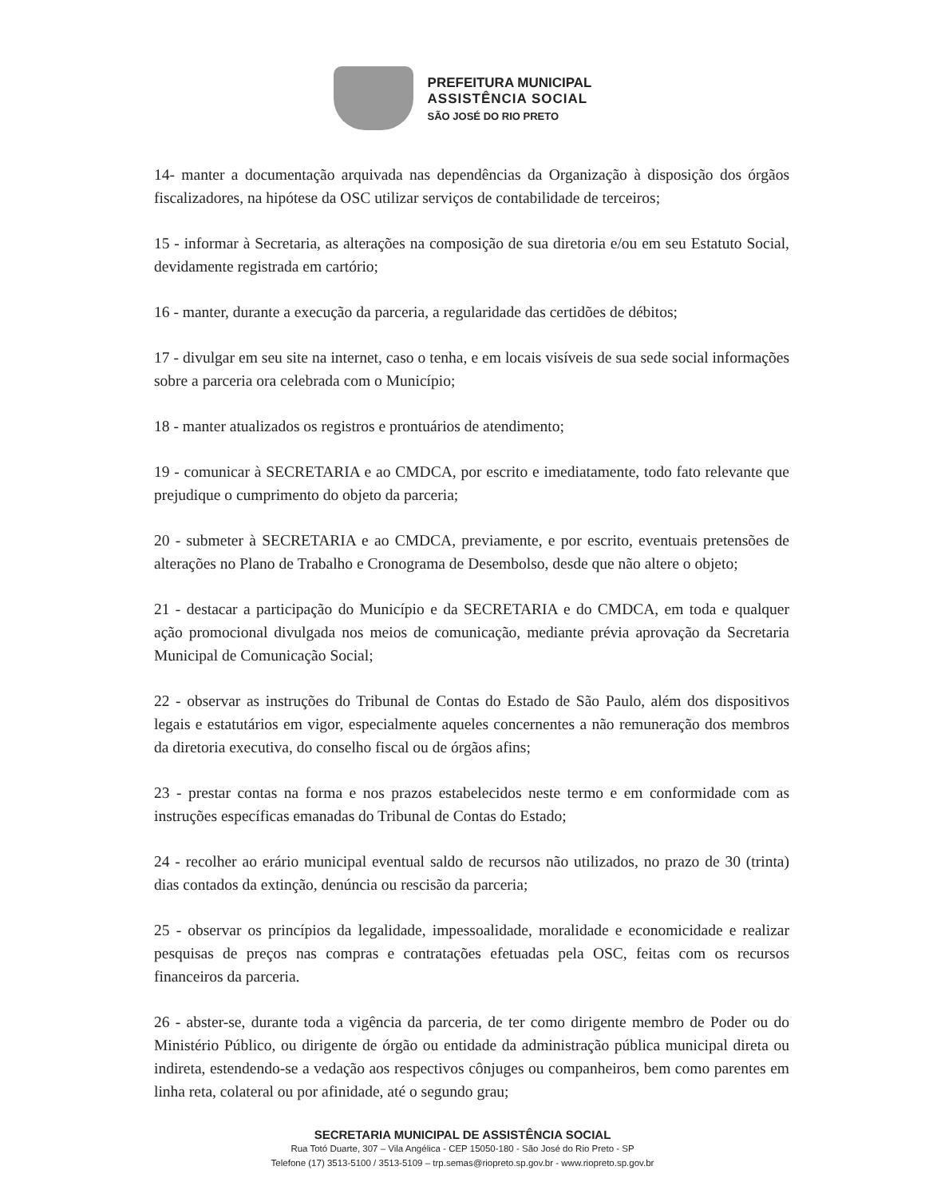PREFEITURA MUNICIPAL
ASSISTÊNCIA SOCIAL
SÃO JOSÉ DO RIO PRETO
14- manter a documentação arquivada nas dependências da Organização à disposição dos órgãos fiscalizadores, na hipótese da OSC utilizar serviços de contabilidade de terceiros;
15 - informar à Secretaria, as alterações na composição de sua diretoria e/ou em seu Estatuto Social, devidamente registrada em cartório;
16 - manter, durante a execução da parceria, a regularidade das certidões de débitos;
17 - divulgar em seu site na internet, caso o tenha, e em locais visíveis de sua sede social informações sobre a parceria ora celebrada com o Município;
18 - manter atualizados os registros e prontuários de atendimento;
19 - comunicar à SECRETARIA e ao CMDCA, por escrito e imediatamente, todo fato relevante que prejudique o cumprimento do objeto da parceria;
20 - submeter à SECRETARIA e ao CMDCA, previamente, e por escrito, eventuais pretensões de alterações no Plano de Trabalho e Cronograma de Desembolso, desde que não altere o objeto;
21 - destacar a participação do Município e da SECRETARIA e do CMDCA, em toda e qualquer ação promocional divulgada nos meios de comunicação, mediante prévia aprovação da Secretaria Municipal de Comunicação Social;
22 - observar as instruções do Tribunal de Contas do Estado de São Paulo, além dos dispositivos legais e estatutários em vigor, especialmente aqueles concernentes a não remuneração dos membros da diretoria executiva, do conselho fiscal ou de órgãos afins;
23 - prestar contas na forma e nos prazos estabelecidos neste termo e em conformidade com as instruções específicas emanadas do Tribunal de Contas do Estado;
24 - recolher ao erário municipal eventual saldo de recursos não utilizados, no prazo de 30 (trinta) dias contados da extinção, denúncia ou rescisão da parceria;
25 - observar os princípios da legalidade, impessoalidade, moralidade e economicidade e realizar pesquisas de preços nas compras e contratações efetuadas pela OSC, feitas com os recursos financeiros da parceria.
26 - abster-se, durante toda a vigência da parceria, de ter como dirigente membro de Poder ou do Ministério Público, ou dirigente de órgão ou entidade da administração pública municipal direta ou indireta, estendendo-se a vedação aos respectivos cônjuges ou companheiros, bem como parentes em linha reta, colateral ou por afinidade, até o segundo grau;
SECRETARIA MUNICIPAL DE ASSISTÊNCIA SOCIAL
Rua Totó Duarte, 307 – Vila Angélica - CEP 15050-180 - São José do Rio Preto - SP
Telefone (17) 3513-5100 / 3513-5109 – trp.semas@riopreto.sp.gov.br - www.riopreto.sp.gov.br